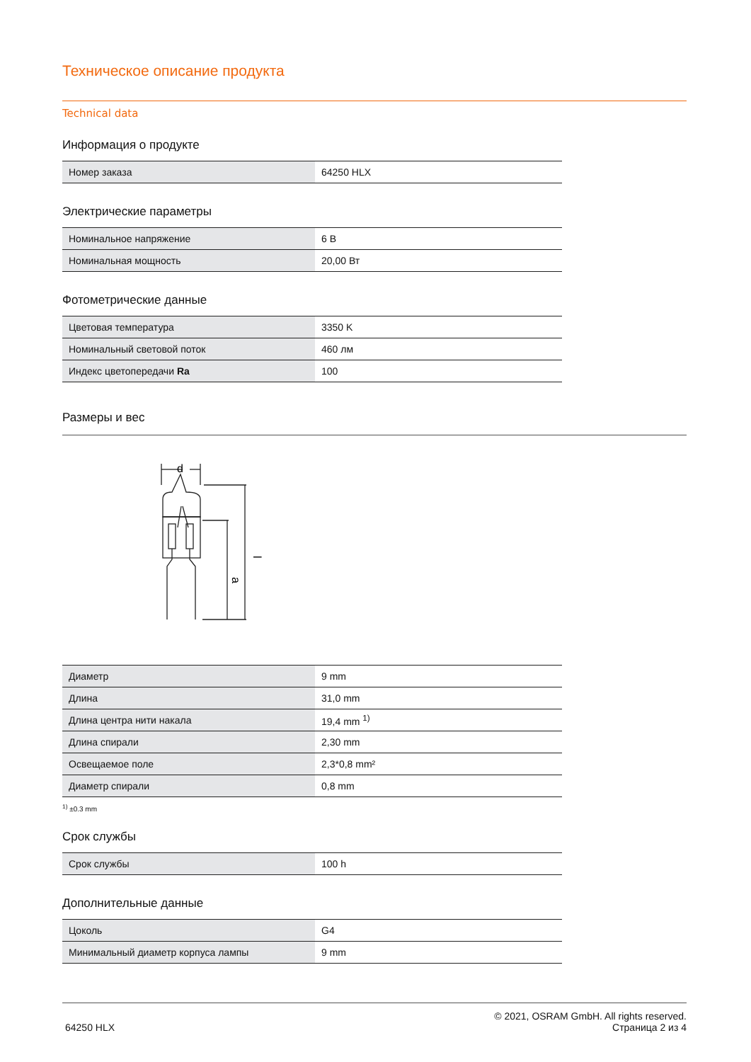Техническое описание продукта
Technical data
Информация о продукте
| Номер заказа | 64250 HLX |
Электрические параметры
| Номинальное напряжение | 6 В |
| Номинальная мощность | 20,00 Вт |
Фотометрические данные
| Цветовая температура | 3350 K |
| Номинальный световой поток | 460 лм |
| Индекс цветопередачи Ra | 100 |
Размеры и вес
d
l
a
| Диаметр | 9 mm |
| Длина | 31,0 mm |
| Длина центра нити накала | 19,4 mm <sup>1)</sup> |
| Длина спирали | 2,30 mm |
| Освещаемое поле | 2,3*0,8 mm² |
| Диаметр спирали | 0,8 mm |
<sup>1)</sup> ±0.3 mm
Срок службы
| Срок службы | 100 h |
Дополнительные данные
| Цоколь | G4 |
| Минимальный диаметр корпуса лампы | 9 mm |
64250 HLX
© 2021, OSRAM GmbH. All rights reserved.
Страница 2 из 4